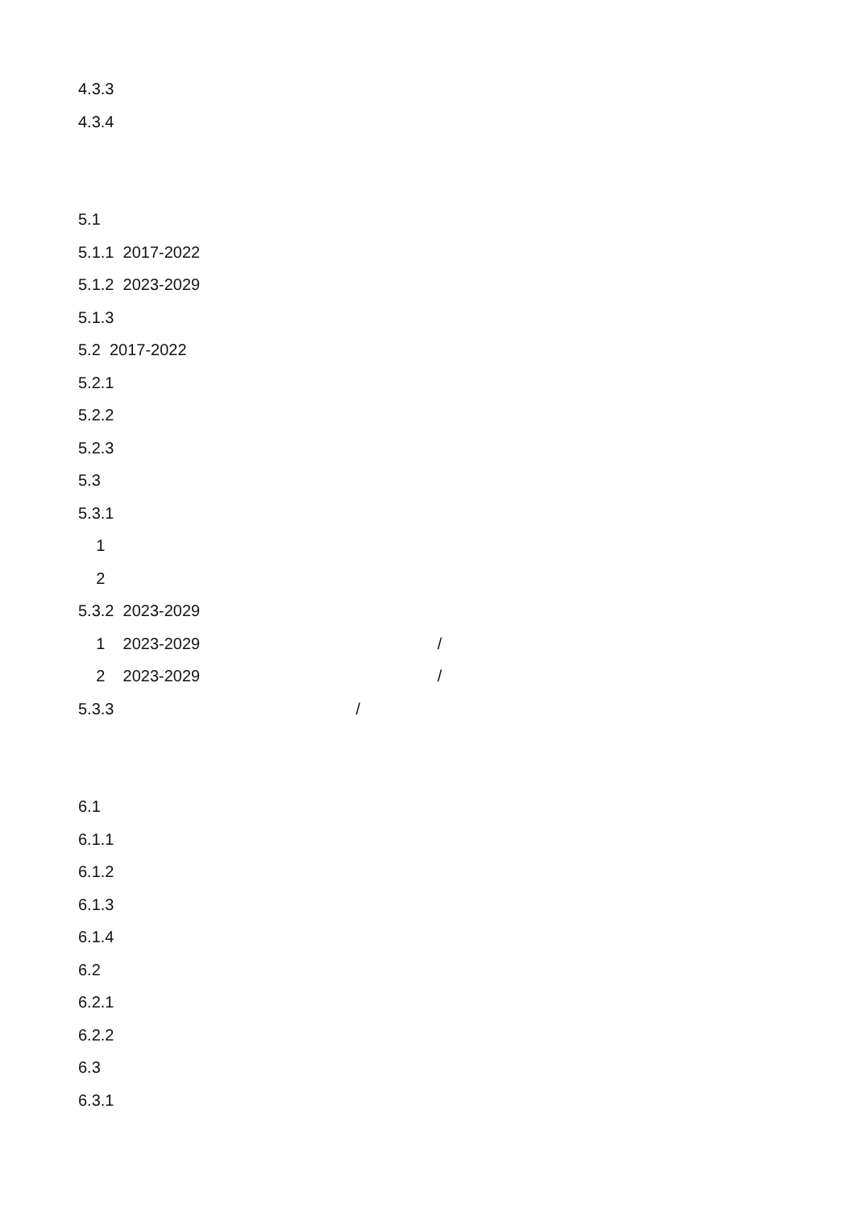4.3.3
4.3.4
5.1
5.1.1 2017-2022
5.1.2 2023-2029
5.1.3
5.2 2017-2022
5.2.1
5.2.2
5.2.3
5.3
5.3.1
1
2
5.3.2 2023-2029
1 2023-2029 /
2 2023-2029 /
5.3.3 /
6.1
6.1.1
6.1.2
6.1.3
6.1.4
6.2
6.2.1
6.2.2
6.3
6.3.1